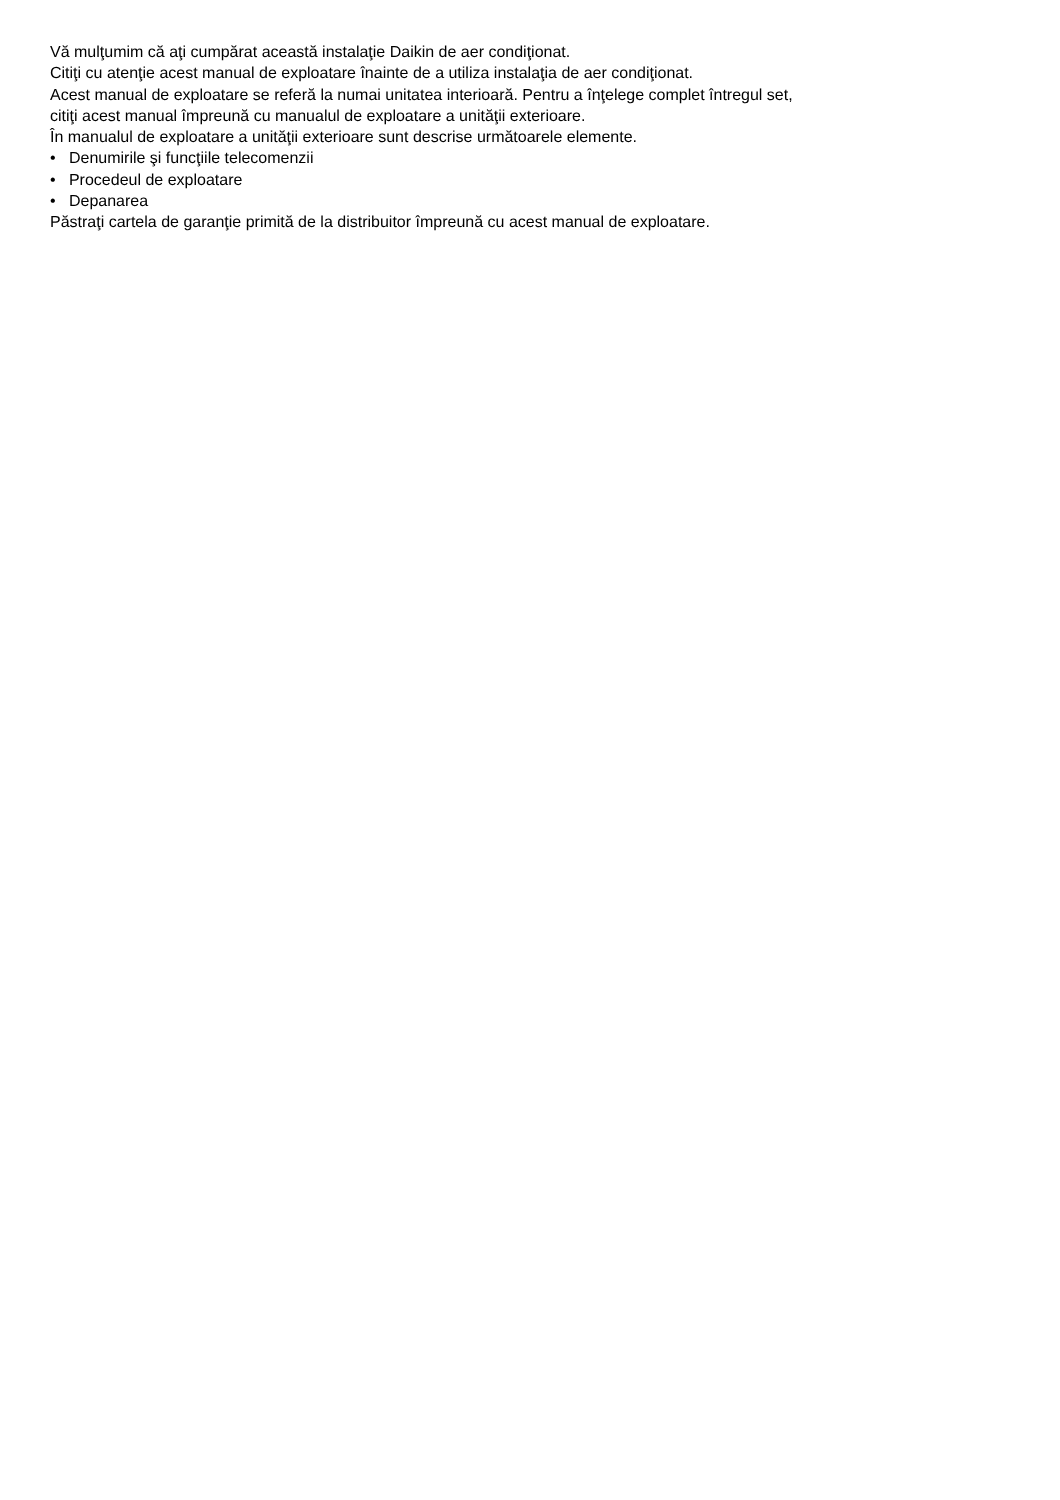Vă mulţumim că aţi cumpărat această instalaţie Daikin de aer condiţionat.
Citiţi cu atenţie acest manual de exploatare înainte de a utiliza instalaţia de aer condiţionat.
Acest manual de exploatare se referă la numai unitatea interioară. Pentru a înţelege complet întregul set,
citiţi acest manual împreună cu manualul de exploatare a unităţii exterioare.
În manualul de exploatare a unităţii exterioare sunt descrise următoarele elemente.
• Denumirile şi funcţiile telecomenzii
• Procedeul de exploatare
• Depanarea
Păstraţi cartela de garanţie primită de la distribuitor împreună cu acest manual de exploatare.